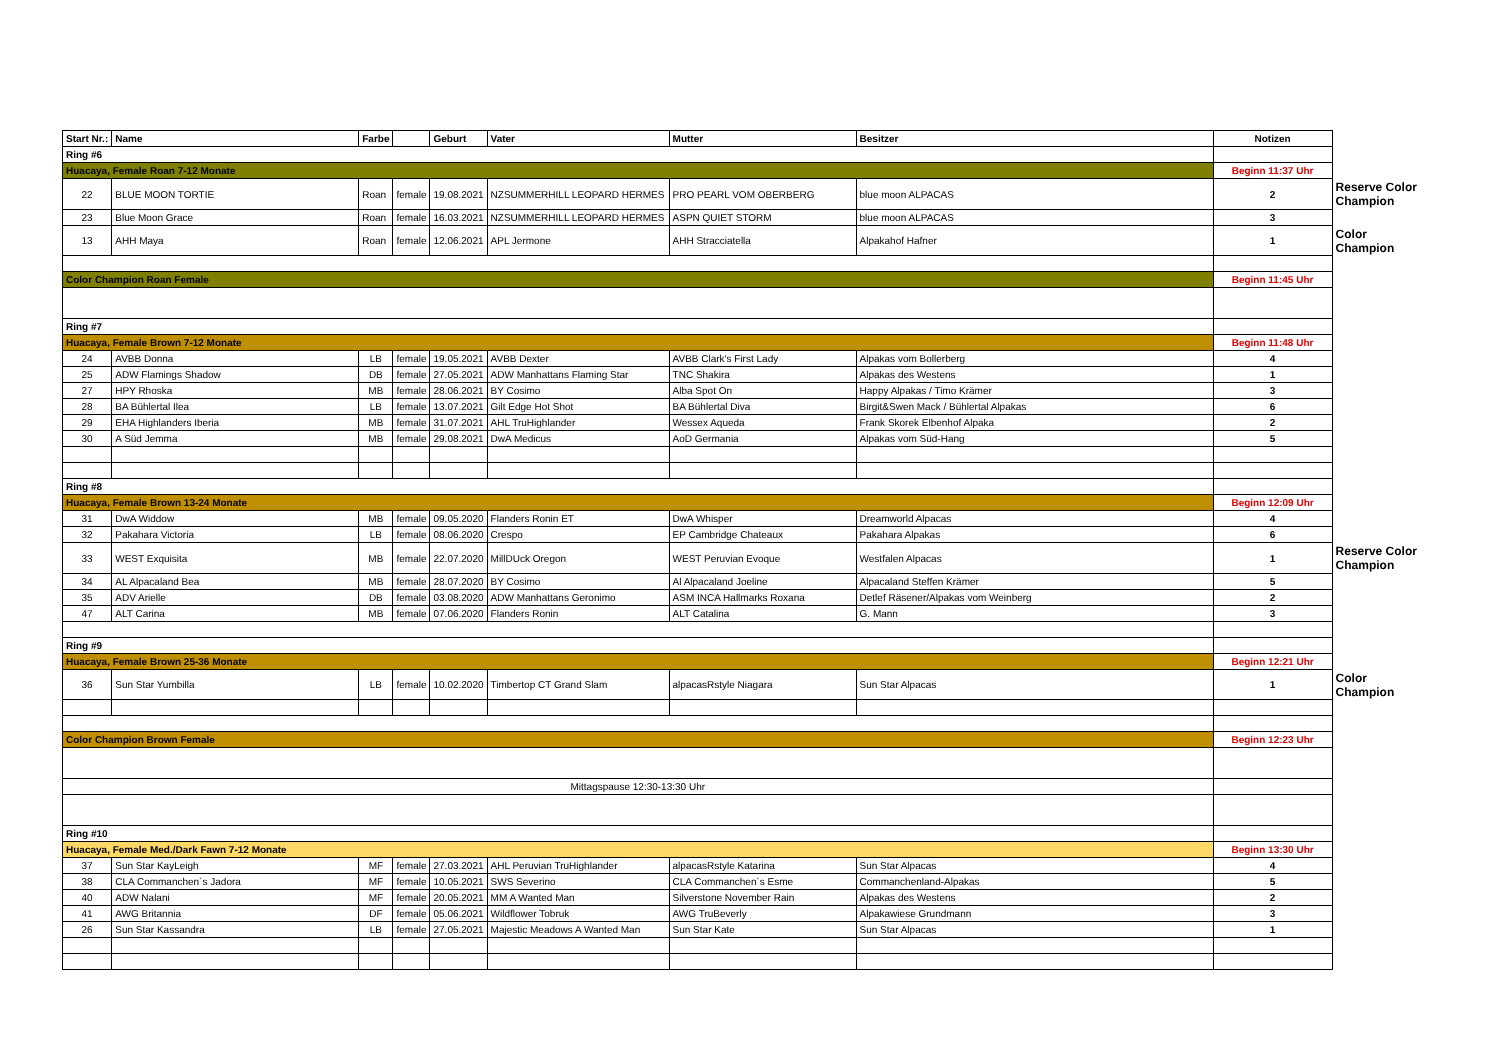| Start Nr.: | Name | Farbe | | Geburt | Vater | Mutter | Besitzer | Notizen | |
| Ring #6 | | | | | | | | | |
| Huacaya, Female Roan 7-12 Monate | | | | | | | | Beginn 11:37 Uhr | |
| 22 | BLUE MOON TORTIE | Roan | female | 19.08.2021 | NZSUMMERHILL LEOPARD HERMES | PRO PEARL VOM OBERBERG | blue moon ALPACAS | 2 | Reserve Color Champion |
| 23 | Blue Moon Grace | Roan | female | 16.03.2021 | NZSUMMERHILL LEOPARD HERMES | ASPN QUIET STORM | blue moon ALPACAS | 3 | |
| 13 | AHH Maya | Roan | female | 12.06.2021 | APL Jermone | AHH Stracciatella | Alpakahof Hafner | 1 | Color Champion |
| Color Champion Roan Female | | | | | | | | Beginn 11:45 Uhr | |
| Ring #7 | | | | | | | | | |
| Huacaya, Female Brown 7-12 Monate | | | | | | | | Beginn 11:48 Uhr | |
| 24 | AVBB Donna | LB | female | 19.05.2021 | AVBB Dexter | AVBB Clark's First Lady | Alpakas vom Bollerberg | 4 | |
| 25 | ADW Flamings Shadow | DB | female | 27.05.2021 | ADW Manhattans Flaming Star | TNC Shakira | Alpakas des Westens | 1 | |
| 27 | HPY Rhoska | MB | female | 28.06.2021 | BY Cosimo | Alba Spot On | Happy Alpakas / Timo Krämer | 3 | |
| 28 | BA Bühlertal Ilea | LB | female | 13.07.2021 | Gilt Edge Hot Shot | BA Bühlertal Diva | Birgit&Swen Mack / Bühlertal Alpakas | 6 | |
| 29 | EHA Highlanders Iberia | MB | female | 31.07.2021 | AHL TruHighlander | Wessex Aqueda | Frank Skorek Elbenhof Alpaka | 2 | |
| 30 | A Süd Jemma | MB | female | 29.08.2021 | DwA Medicus | AoD Germania | Alpakas vom Süd-Hang | 5 | |
| Ring #8 | | | | | | | | | |
| Huacaya, Female Brown 13-24 Monate | | | | | | | | Beginn 12:09 Uhr | |
| 31 | DwA Widdow | MB | female | 09.05.2020 | Flanders Ronin ET | DwA Whisper | Dreamworld Alpacas | 4 | |
| 32 | Pakahara Victoria | LB | female | 08.06.2020 | Crespo | EP Cambridge Chateaux | Pakahara Alpakas | 6 | |
| 33 | WEST Exquisita | MB | female | 22.07.2020 | MillDUck Oregon | WEST Peruvian Evoque | Westfalen Alpacas | 1 | Reserve Color Champion |
| 34 | AL Alpacaland Bea | MB | female | 28.07.2020 | BY Cosimo | Al Alpacaland Joeline | Alpacaland Steffen Krämer | 5 | |
| 35 | ADV Arielle | DB | female | 03.08.2020 | ADW Manhattans Geronimo | ASM INCA Hallmarks Roxana | Detlef Räsener/Alpakas vom Weinberg | 2 | |
| 47 | ALT Carina | MB | female | 07.06.2020 | Flanders Ronin | ALT Catalina | G. Mann | 3 | |
| Ring #9 | | | | | | | | | |
| Huacaya, Female Brown 25-36 Monate | | | | | | | | Beginn 12:21 Uhr | |
| 36 | Sun Star Yumbilla | LB | female | 10.02.2020 | Timbertop CT Grand Slam | alpacasRstyle Niagara | Sun Star Alpacas | 1 | Color Champion |
| Color Champion Brown Female | | | | | | | | Beginn 12:23 Uhr | |
| Mittagspause 12:30-13:30 Uhr | | | | | | | | | |
| Ring #10 | | | | | | | | | |
| Huacaya, Female Med./Dark Fawn 7-12 Monate | | | | | | | | Beginn 13:30 Uhr | |
| 37 | Sun Star KayLeigh | MF | female | 27.03.2021 | AHL Peruvian TruHighlander | alpacasRstyle Katarina | Sun Star Alpacas | 4 | |
| 38 | CLA Commanchen´s Jadora | MF | female | 10.05.2021 | SWS Severino | CLA Commanchen´s Esme | Commanchenland-Alpakas | 5 | |
| 40 | ADW Nalani | MF | female | 20.05.2021 | MM A Wanted Man | Silverstone November Rain | Alpakas des Westens | 2 | |
| 41 | AWG Britannia | DF | female | 05.06.2021 | Wildflower Tobruk | AWG TruBeverly | Alpakawiese Grundmann | 3 | |
| 26 | Sun Star Kassandra | LB | female | 27.05.2021 | Majestic Meadows A Wanted Man | Sun Star Kate | Sun Star Alpacas | 1 | |